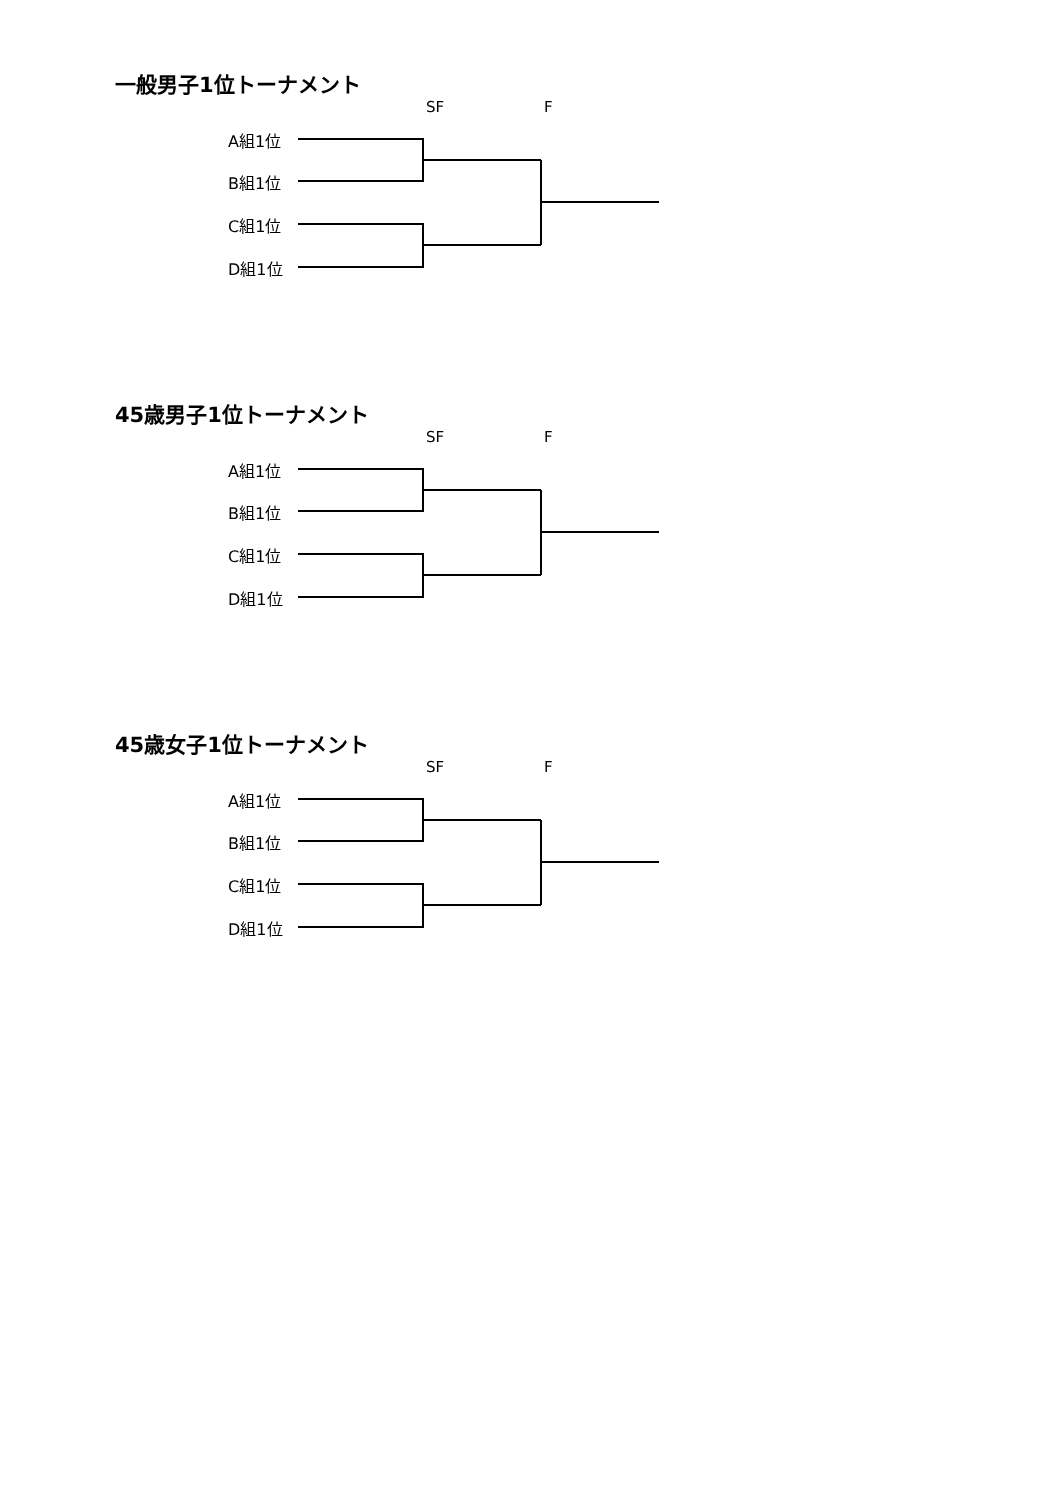一般男子1位トーナメント
SF F
A組1位
B組1位
C組1位
D組1位
45歳男子1位トーナメント
SF F
A組1位
B組1位
C組1位
D組1位
45歳女子1位トーナメント
SF F
A組1位
B組1位
C組1位
D組1位